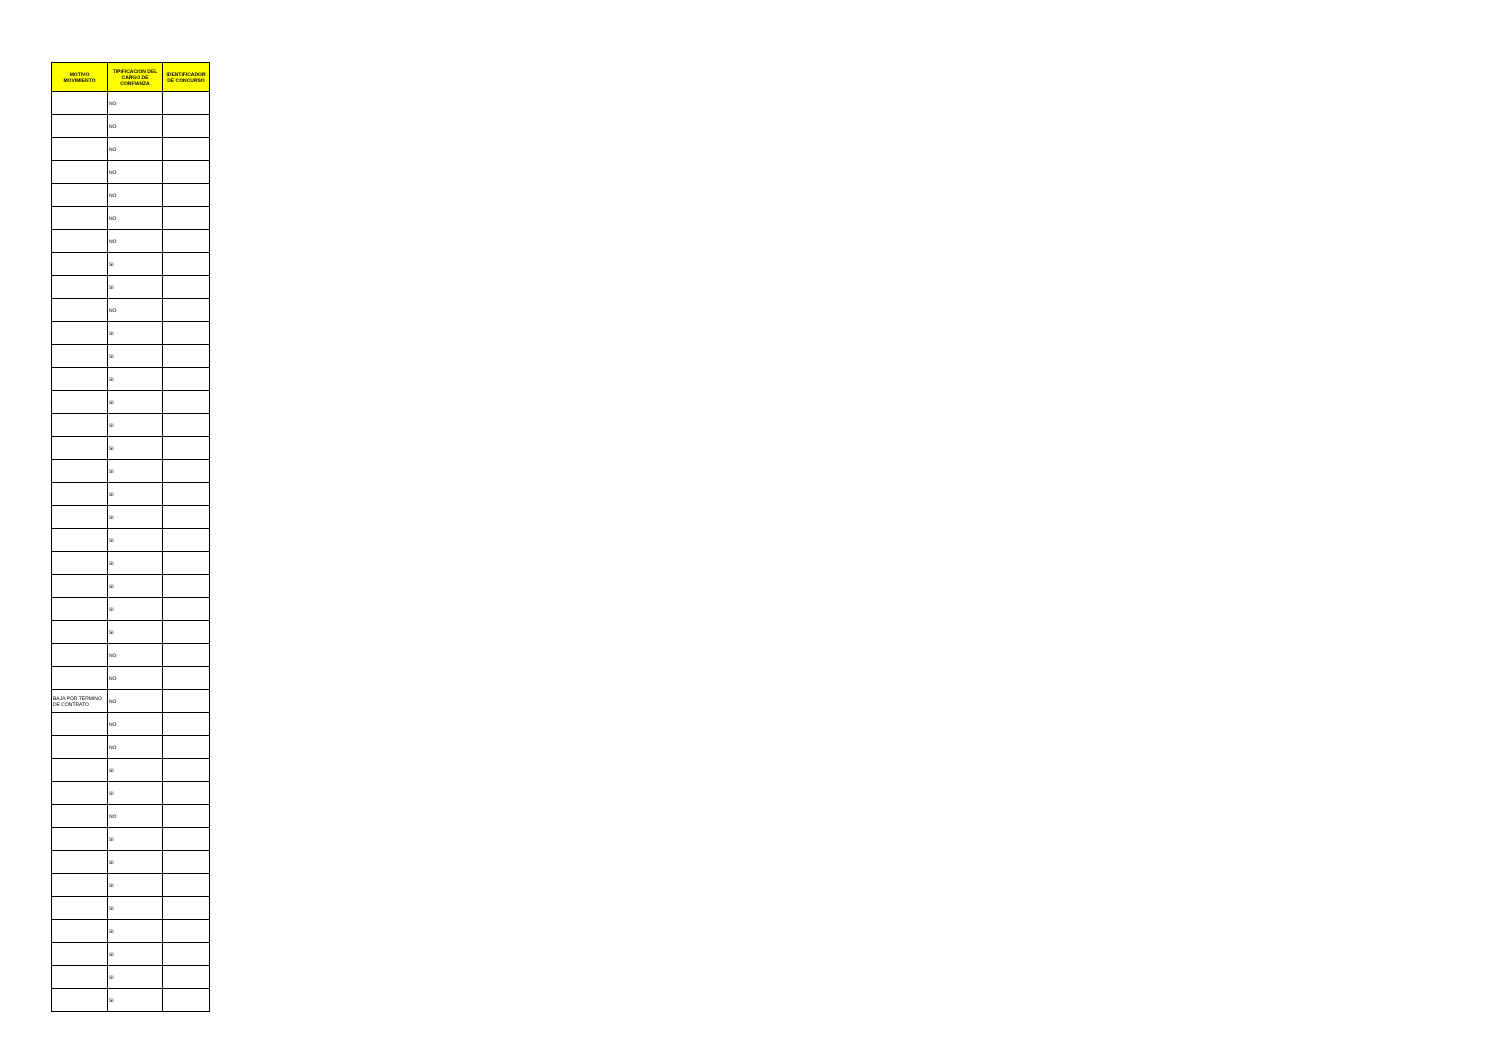| MOTIVO MOVIMIENTO | TIPIFICACION DEL CARGO DE CONFIANZA | IDENTIFICADOR DE CONCURSO |
| --- | --- | --- |
| | NO | |
| | NO | |
| | NO | |
| | NO | |
| | NO | |
| | NO | |
| | NO | |
| | SI | |
| | SI | |
| | NO | |
| | SI | |
| | SI | |
| | SI | |
| | SI | |
| | SI | |
| | SI | |
| | SI | |
| | SI | |
| | SI | |
| | SI | |
| | SI | |
| | SI | |
| | SI | |
| | SI | |
| | NO | |
| | NO | |
| BAJA POR TERMINO DE CONTRATO | NO | |
| | NO | |
| | NO | |
| | SI | |
| | SI | |
| | NO | |
| | SI | |
| | SI | |
| | SI | |
| | SI | |
| | SI | |
| | SI | |
| | SI | |
| | SI | |